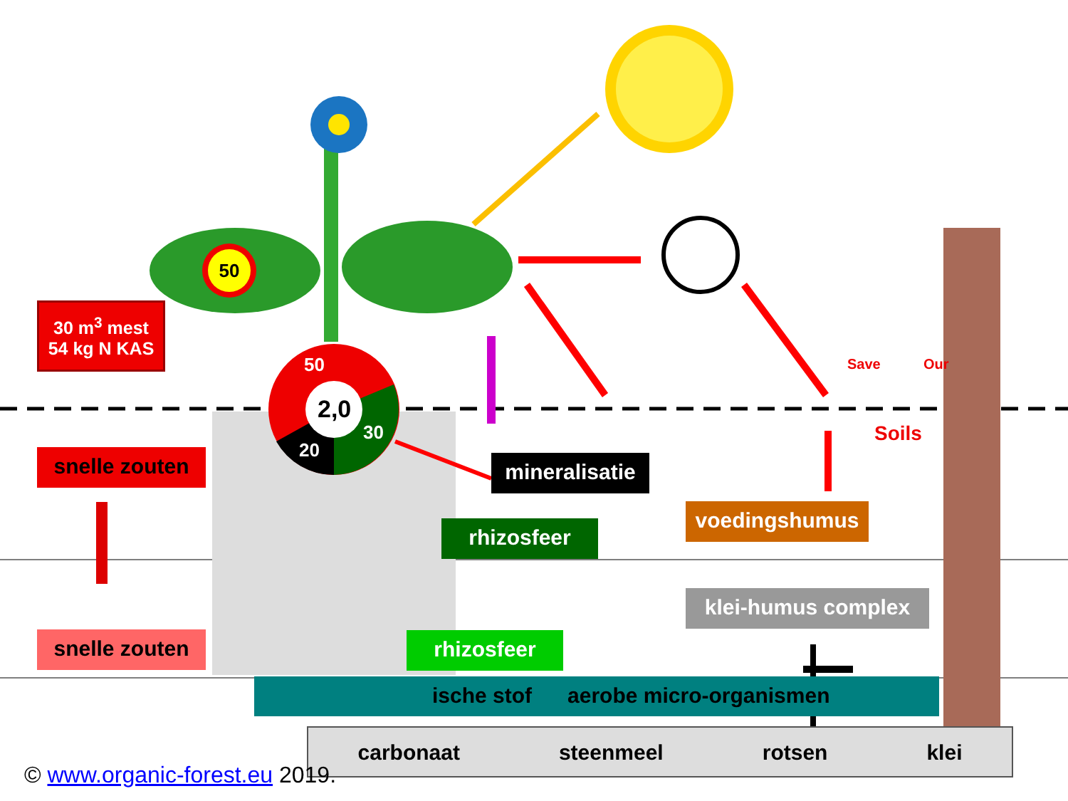30 m<sup>3</sup> mest
54 kg N KAS
50
50
2,0
30
20
Save Our
Soils
snelle zouten
snelle zouten
mineralisatie
rhizosfeer
voedingshumus
klei-humus complex
rhizosfeer
ische stof aerobe micro-organismen
carbonaat steenmeel rotsen klei
© www.organic-forest.eu 2019.